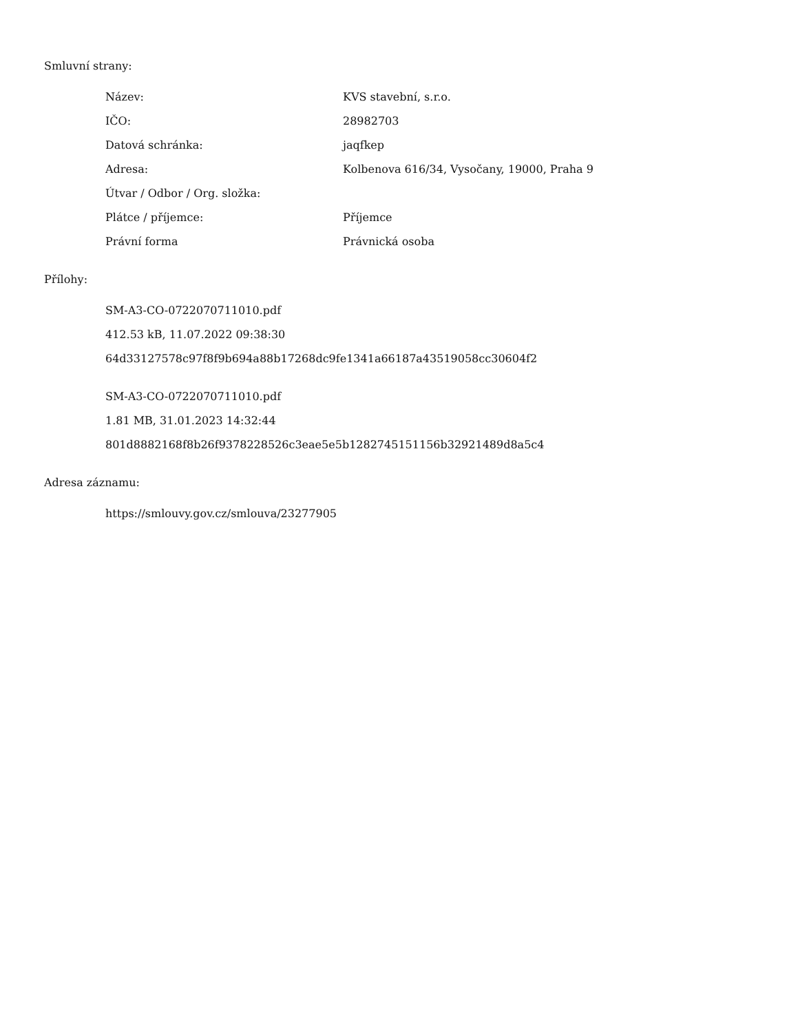Smluvní strany:
| Název: | KVS stavební, s.r.o. |
| IČO: | 28982703 |
| Datová schránka: | jaqfkep |
| Adresa: | Kolbenova 616/34, Vysočany, 19000, Praha 9 |
| Útvar / Odbor / Org. složka: | |
| Plátce / příjemce: | Příjemce |
| Právní forma | Právnická osoba |
Přílohy:
SM-A3-CO-0722070711010.pdf
412.53 kB, 11.07.2022 09:38:30
64d33127578c97f8f9b694a88b17268dc9fe1341a66187a43519058cc30604f2
SM-A3-CO-0722070711010.pdf
1.81 MB, 31.01.2023 14:32:44
801d8882168f8b26f9378228526c3eae5e5b1282745151156b32921489d8a5c4
Adresa záznamu:
https://smlouvy.gov.cz/smlouva/23277905